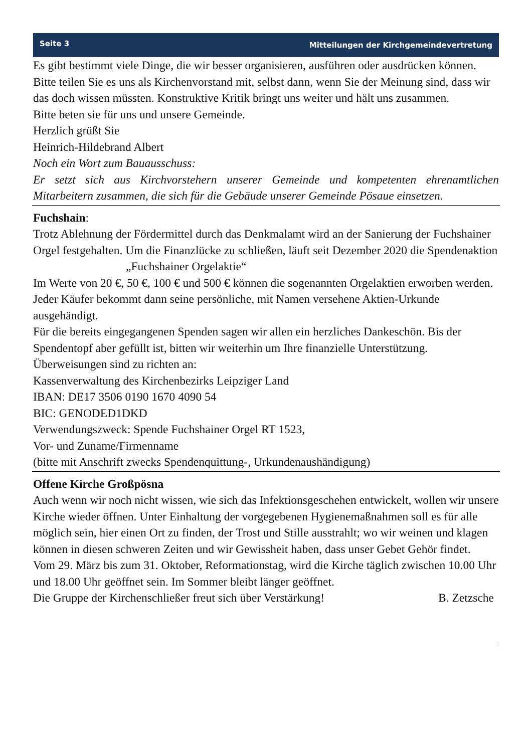Seite 3 Mitteilungen der Kirchgemeindevertretung
Es gibt bestimmt viele Dinge, die wir besser organisieren, ausführen oder ausdrücken können.
Bitte teilen Sie es uns als Kirchenvorstand mit, selbst dann, wenn Sie der Meinung sind, dass wir das doch wissen müssten. Konstruktive Kritik bringt uns weiter und hält uns zusammen.
Bitte beten sie für uns und unsere Gemeinde.
Herzlich grüßt Sie
Heinrich-Hildebrand Albert
Noch ein Wort zum Bauausschuss:
Er setzt sich aus Kirchvorstehern unserer Gemeinde und kompetenten ehrenamtlichen Mitarbeitern zusammen, die sich für die Gebäude unserer Gemeinde Pösaue einsetzen.
Fuchshain:
Trotz Ablehnung der Fördermittel durch das Denkmalamt wird an der Sanierung der Fuchshainer Orgel festgehalten. Um die Finanzlücke zu schließen, läuft seit Dezember 2020 die Spendenaktion
„Fuchshainer Orgelaktie“
Im Werte von 20 €, 50 €, 100 € und 500 € können die sogenannten Orgelaktien erworben werden. Jeder Käufer bekommt dann seine persönliche, mit Namen versehene Aktien-Urkunde ausgehändigt.
Für die bereits eingegangenen Spenden sagen wir allen ein herzliches Dankeschön. Bis der Spendentopf aber gefüllt ist, bitten wir weiterhin um Ihre finanzielle Unterstützung.
Überweisungen sind zu richten an:
Kassenverwaltung des Kirchenbezirks Leipziger Land
IBAN: DE17 3506 0190 1670 4090 54
BIC: GENODED1DKD
Verwendungszweck: Spende Fuchshainer Orgel RT 1523,
Vor- und Zuname/Firmenname
(bitte mit Anschrift zwecks Spendenquittung-, Urkundenaushändigung)
Offene Kirche Großpösna
Auch wenn wir noch nicht wissen, wie sich das Infektionsgeschehen entwickelt, wollen wir unsere Kirche wieder öffnen. Unter Einhaltung der vorgegebenen Hygienemaßnahmen soll es für alle möglich sein, hier einen Ort zu finden, der Trost und Stille ausstrahlt; wo wir weinen und klagen können in diesen schweren Zeiten und wir Gewissheit haben, dass unser Gebet Gehör findet.
Vom 29. März bis zum 31. Oktober, Reformationstag, wird die Kirche täglich zwischen 10.00 Uhr und 18.00 Uhr geöffnet sein. Im Sommer bleibt länger geöffnet.
Die Gruppe der Kirchenschließer freut sich über Verstärkung! B. Zetzsche
3